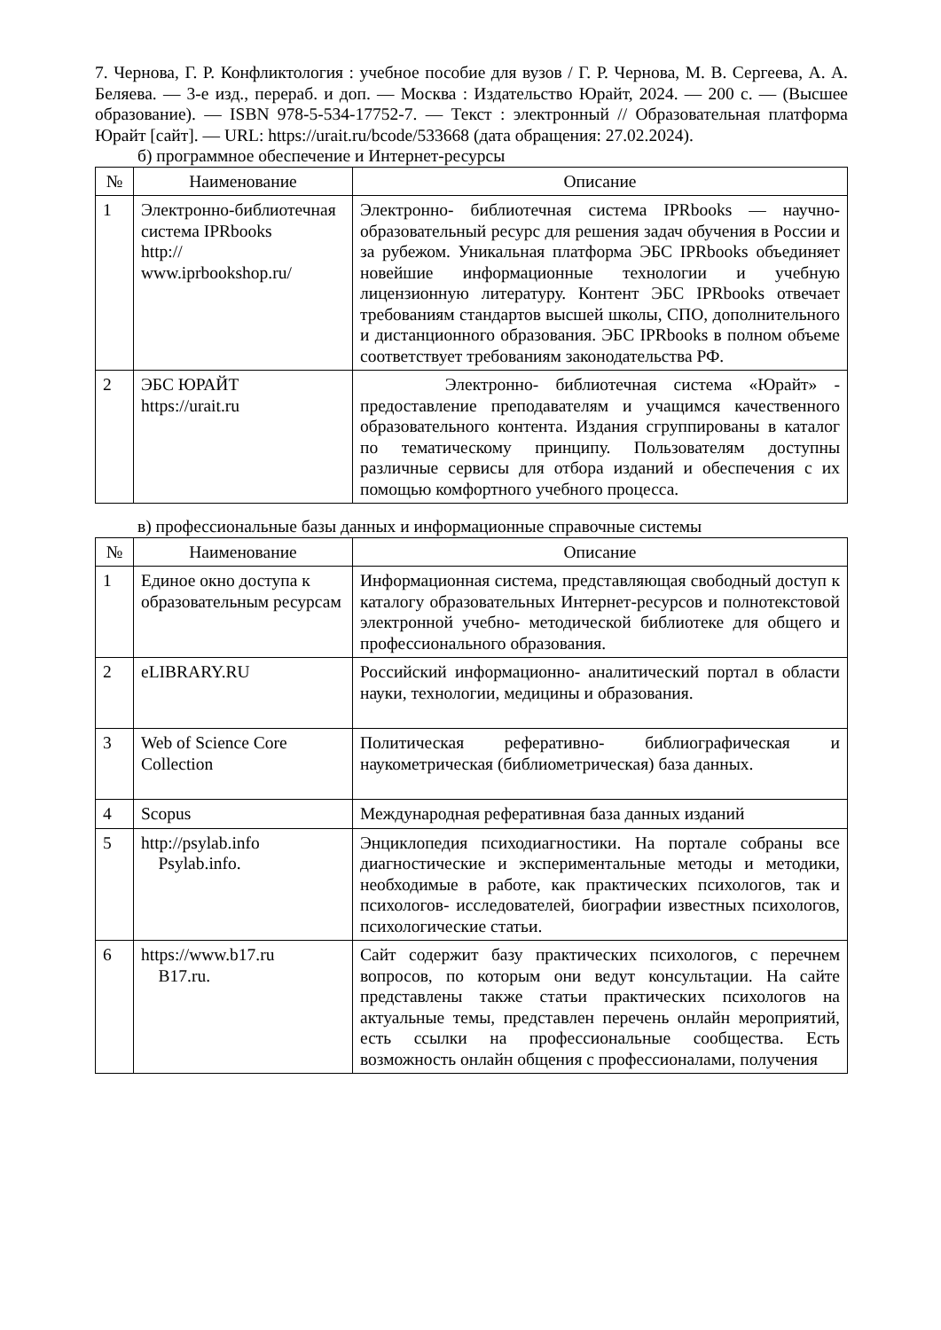7. Чернова, Г. Р. Конфликтология : учебное пособие для вузов / Г. Р. Чернова, М. В. Сергеева, А. А. Беляева. — 3-е изд., перераб. и доп. — Москва : Издательство Юрайт, 2024. — 200 с. — (Высшее образование). — ISBN 978-5-534-17752-7. — Текст : электронный // Образовательная платформа Юрайт [сайт]. — URL: https://urait.ru/bcode/533668 (дата обращения: 27.02.2024).
б) программное обеспечение и Интернет-ресурсы
| № | Наименование | Описание |
| --- | --- | --- |
| 1 | Электронно-библиотечная система IPRbooks http:// www.iprbookshop.ru/ | Электронно- библиотечная система IPRbooks — научно- образовательный ресурс для решения задач обучения в России и за рубежом. Уникальная платформа ЭБС IPRbooks объединяет новейшие информационные технологии и учебную лицензионную литературу. Контент ЭБС IPRbooks отвечает требованиям стандартов высшей школы, СПО, дополнительного и дистанционного образования. ЭБС IPRbooks в полном объеме соответствует требованиям законодательства РФ. |
| 2 | ЭБС ЮРАЙТ https://urait.ru | Электронно- библиотечная система «Юрайт» - предоставление преподавателям и учащимся качественного образовательного контента. Издания сгруппированы в каталог по тематическому принципу. Пользователям доступны различные сервисы для отбора изданий и обеспечения с их помощью комфортного учебного процесса. |
в) профессиональные базы данных и информационные справочные системы
| № | Наименование | Описание |
| --- | --- | --- |
| 1 | Единое окно доступа к образовательным ресурсам | Информационная система, представляющая свободный доступ к каталогу образовательных Интернет-ресурсов и полнотекстовой электронной учебно- методической библиотеке для общего и профессионального образования. |
| 2 | eLIBRARY.RU | Российский информационно- аналитический портал в области науки, технологии, медицины и образования. |
| 3 | Web of Science Core Collection | Политическая реферативно- библиографическая и наукометрическая (библиометрическая) база данных. |
| 4 | Scopus | Международная реферативная база данных изданий |
| 5 | http://psylab.info Psylab.info. | Энциклопедия психодиагностики. На портале собраны все диагностические и экспериментальные методы и методики, необходимые в работе, как практических психологов, так и психологов- исследователей, биографии известных психологов, психологические статьи. |
| 6 | https://www.b17.ru B17.ru. | Сайт содержит базу практических психологов, с перечнем вопросов, по которым они ведут консультации. На сайте представлены также статьи практических психологов на актуальные темы, представлен перечень онлайн мероприятий, есть ссылки на профессиональные сообщества. Есть возможность онлайн общения с профессионалами, получения |